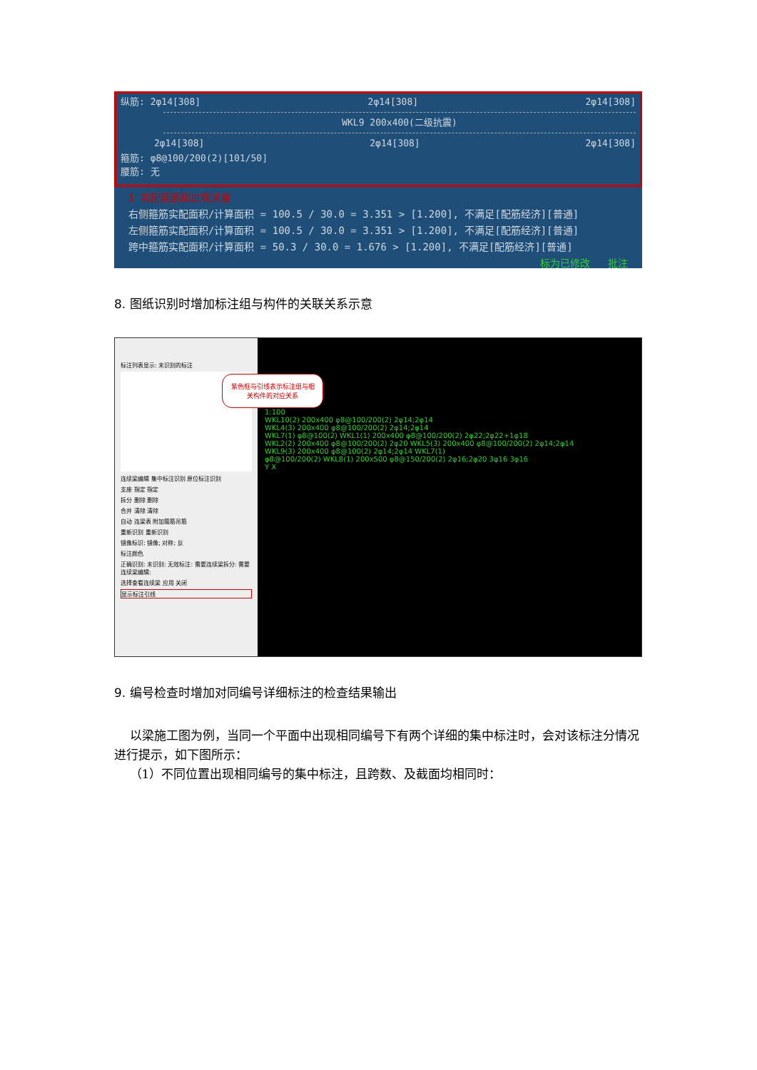纵筋: 2φ14[308] 2φ14[308] 2φ14[308]
WKL9 200x400(二级抗震)
2φ14[308] 2φ14[308] 2φ14[308]
箍筋: φ8@100/200(2)[101/50]
腰筋: 无
1 实配箍筋超过需求量
右侧箍筋实配面积/计算面积 = 100.5 / 30.0 = 3.351 > [1.200], 不满足[配筋经济][普通]
左侧箍筋实配面积/计算面积 = 100.5 / 30.0 = 3.351 > [1.200], 不满足[配筋经济][普通]
跨中箍筋实配面积/计算面积 = 50.3 / 30.0 = 1.676 > [1.200], 不满足[配筋经济][普通]
标为已修改 批注
8. 图纸识别时增加标注组与构件的关联关系示意
标注列表显示: 未识别的标注
连续梁编辑 集中标注识别 原位标注识别
支座 指定 指定
拆分 删除 删除
合并 清除 清除
自动 连梁表 附加箍筋吊筋
重新识别 重新识别
镜像标识: 镜像; 对称; 反
标注颜色
正确识别: 未识别: 无效标注: 需要连续梁拆分: 需要连续梁编辑:
选择查看连续梁 应用 关闭
显示标注引线
紫色框与引线表示标注组与相关构件的对应关系
1:100
WKL10(2) 200x400 φ8@100/200(2) 2φ14;2φ14
WKL4(3) 200x400 φ8@100/200(2) 2φ14;2φ14
WKL7(1) φ8@100(2) WKL1(1) 200x400 φ8@100/200(2) 2φ22;2φ22+1φ18
WKL2(2) 200x400 φ8@100/200(2) 2φ20 WKL5(3) 200x400 φ8@100/200(2) 2φ14;2φ14
WKL9(3) 200x400 φ8@100(2) 2φ14;2φ14 WKL7(1)
φ8@100/200(2) WKL8(1) 200x500 φ8@150/200(2) 2φ16;2φ20 3φ16 3φ16
Y X
9. 编号检查时增加对同编号详细标注的检查结果输出
以梁施工图为例，当同一个平面中出现相同编号下有两个详细的集中标注时，会对该标注分情况进行提示，如下图所示：
（1）不同位置出现相同编号的集中标注，且跨数、及截面均相同时：